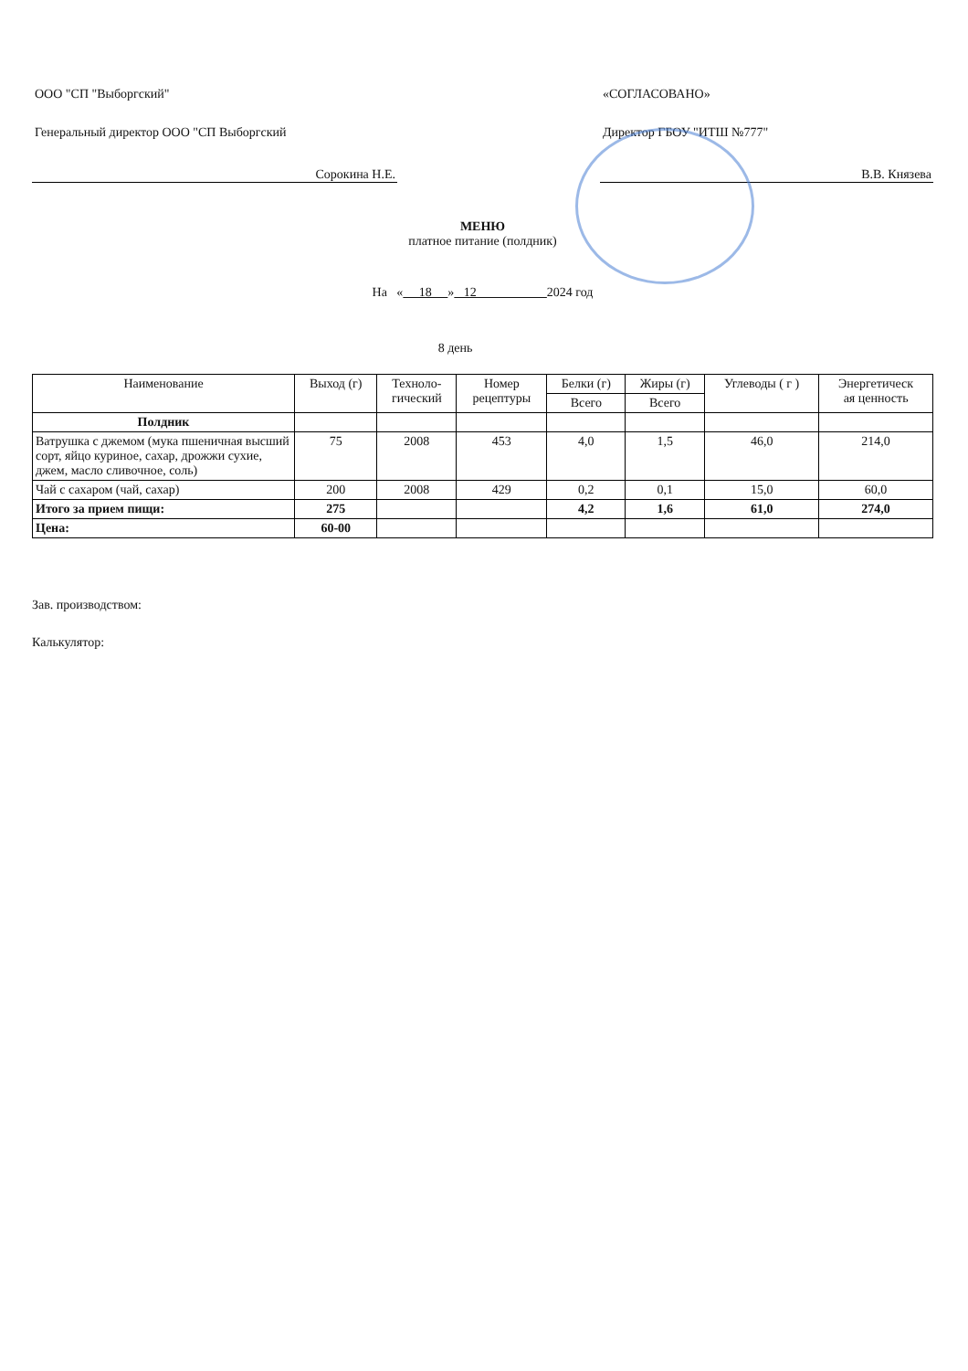ООО "СП "Выборгский"
Генеральный директор ООО "СП Выборгский
Сорокина Н.Е.
«СОГЛАСОВАНО»
Директор ГБОУ "ИТШ №777"
В.В. Князева
МЕНЮ
платное питание (полдник)
На « 18 » 12 2024 год
8 день
| Наименование | Выход (г) | Техноло- гический | Номер рецептуры | Белки (г) | Жиры (г) | Углеводы ( г ) | Энергетическ ая ценность |
| --- | --- | --- | --- | --- | --- | --- | --- |
| | | | | Всего | Всего | | |
| Полдник | | | | | | | |
| Ватрушка с джемом (мука пшеничная высший сорт, яйцо куриное, сахар, дрожжи сухие, джем, масло сливочное, соль) | 75 | 2008 | 453 | 4,0 | 1,5 | 46,0 | 214,0 |
| Чай с сахаром (чай, сахар) | 200 | 2008 | 429 | 0,2 | 0,1 | 15,0 | 60,0 |
| Итого за прием пищи: | 275 | | | 4,2 | 1,6 | 61,0 | 274,0 |
| Цена: | 60-00 | | | | | | |
Зав. производством:
Калькулятор: